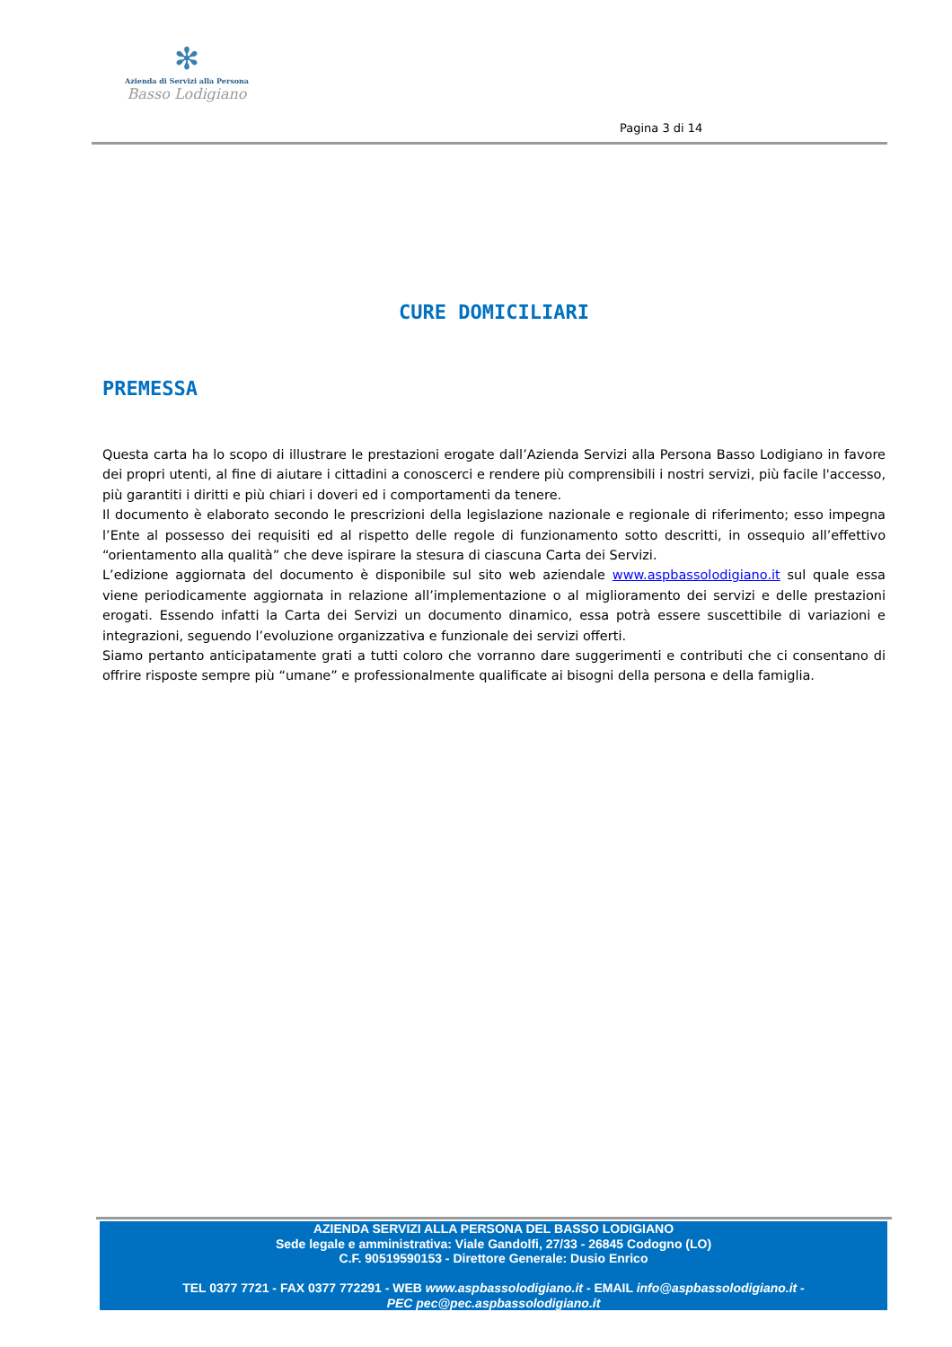✻
Azienda di Servizi alla Persona
Basso Lodigiano
Pagina 3 di 14
CURE DOMICILIARI
PREMESSA
Questa carta ha lo scopo di illustrare le prestazioni erogate dall’Azienda Servizi alla Persona Basso Lodigiano in favore dei propri utenti, al fine di aiutare i cittadini a conoscerci e rendere più comprensibili i nostri servizi, più facile l'accesso, più garantiti i diritti e più chiari i doveri ed i comportamenti da tenere.
Il documento è elaborato secondo le prescrizioni della legislazione nazionale e regionale di riferimento; esso impegna l’Ente al possesso dei requisiti ed al rispetto delle regole di funzionamento sotto descritti, in ossequio all’effettivo “orientamento alla qualità” che deve ispirare la stesura di ciascuna Carta dei Servizi.
L’edizione aggiornata del documento è disponibile sul sito web aziendale www.aspbassolodigiano.it sul quale essa viene periodicamente aggiornata in relazione all’implementazione o al miglioramento dei servizi e delle prestazioni erogati. Essendo infatti la Carta dei Servizi un documento dinamico, essa potrà essere suscettibile di variazioni e integrazioni, seguendo l’evoluzione organizzativa e funzionale dei servizi offerti.
Siamo pertanto anticipatamente grati a tutti coloro che vorranno dare suggerimenti e contributi che ci consentano di offrire risposte sempre più “umane” e professionalmente qualificate ai bisogni della persona e della famiglia.
AZIENDA SERVIZI ALLA PERSONA DEL BASSO LODIGIANO
Sede legale e amministrativa: Viale Gandolfi, 27/33 - 26845 Codogno (LO)
C.F. 90519590153 - Direttore Generale: Dusio Enrico
TEL 0377 7721 - FAX 0377 772291 - WEB www.aspbassolodigiano.it - EMAIL info@aspbassolodigiano.it -
PEC pec@pec.aspbassolodigiano.it